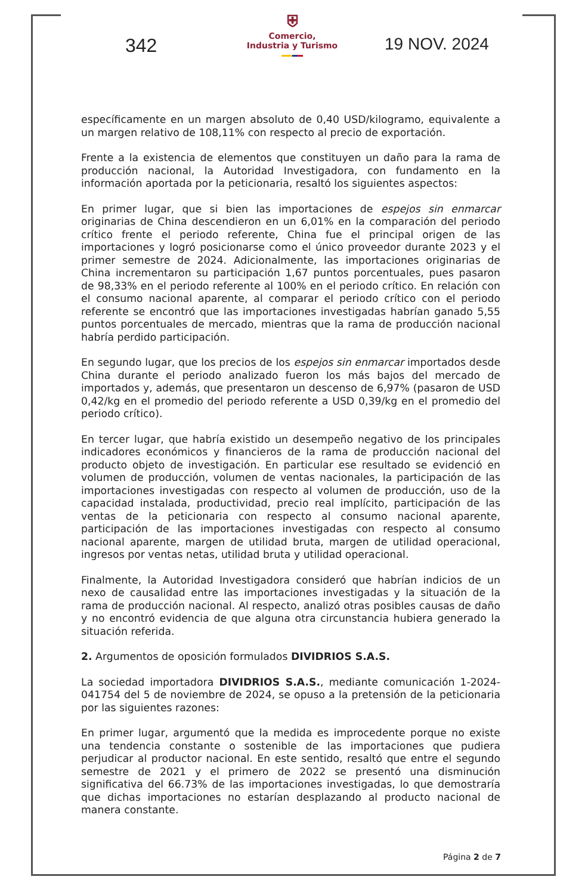342
⛨
Comercio,
Industria y Turismo
19 NOV. 2024
específicamente en un margen absoluto de 0,40 USD/kilogramo, equivalente a un margen relativo de 108,11% con respecto al precio de exportación.
Frente a la existencia de elementos que constituyen un daño para la rama de producción nacional, la Autoridad Investigadora, con fundamento en la información aportada por la peticionaria, resaltó los siguientes aspectos:
En primer lugar, que si bien las importaciones de espejos sin enmarcar originarias de China descendieron en un 6,01% en la comparación del periodo crítico frente el periodo referente, China fue el principal origen de las importaciones y logró posicionarse como el único proveedor durante 2023 y el primer semestre de 2024. Adicionalmente, las importaciones originarias de China incrementaron su participación 1,67 puntos porcentuales, pues pasaron de 98,33% en el periodo referente al 100% en el periodo crítico. En relación con el consumo nacional aparente, al comparar el periodo crítico con el periodo referente se encontró que las importaciones investigadas habrían ganado 5,55 puntos porcentuales de mercado, mientras que la rama de producción nacional habría perdido participación.
En segundo lugar, que los precios de los espejos sin enmarcar importados desde China durante el periodo analizado fueron los más bajos del mercado de importados y, además, que presentaron un descenso de 6,97% (pasaron de USD 0,42/kg en el promedio del periodo referente a USD 0,39/kg en el promedio del periodo crítico).
En tercer lugar, que habría existido un desempeño negativo de los principales indicadores económicos y financieros de la rama de producción nacional del producto objeto de investigación. En particular ese resultado se evidenció en volumen de producción, volumen de ventas nacionales, la participación de las importaciones investigadas con respecto al volumen de producción, uso de la capacidad instalada, productividad, precio real implícito, participación de las ventas de la peticionaria con respecto al consumo nacional aparente, participación de las importaciones investigadas con respecto al consumo nacional aparente, margen de utilidad bruta, margen de utilidad operacional, ingresos por ventas netas, utilidad bruta y utilidad operacional.
Finalmente, la Autoridad Investigadora consideró que habrían indicios de un nexo de causalidad entre las importaciones investigadas y la situación de la rama de producción nacional. Al respecto, analizó otras posibles causas de daño y no encontró evidencia de que alguna otra circunstancia hubiera generado la situación referida.
2. Argumentos de oposición formulados DIVIDRIOS S.A.S.
La sociedad importadora DIVIDRIOS S.A.S., mediante comunicación 1-2024-041754 del 5 de noviembre de 2024, se opuso a la pretensión de la peticionaria por las siguientes razones:
En primer lugar, argumentó que la medida es improcedente porque no existe una tendencia constante o sostenible de las importaciones que pudiera perjudicar al productor nacional. En este sentido, resaltó que entre el segundo semestre de 2021 y el primero de 2022 se presentó una disminución significativa del 66.73% de las importaciones investigadas, lo que demostraría que dichas importaciones no estarían desplazando al producto nacional de manera constante.
Página 2 de 7